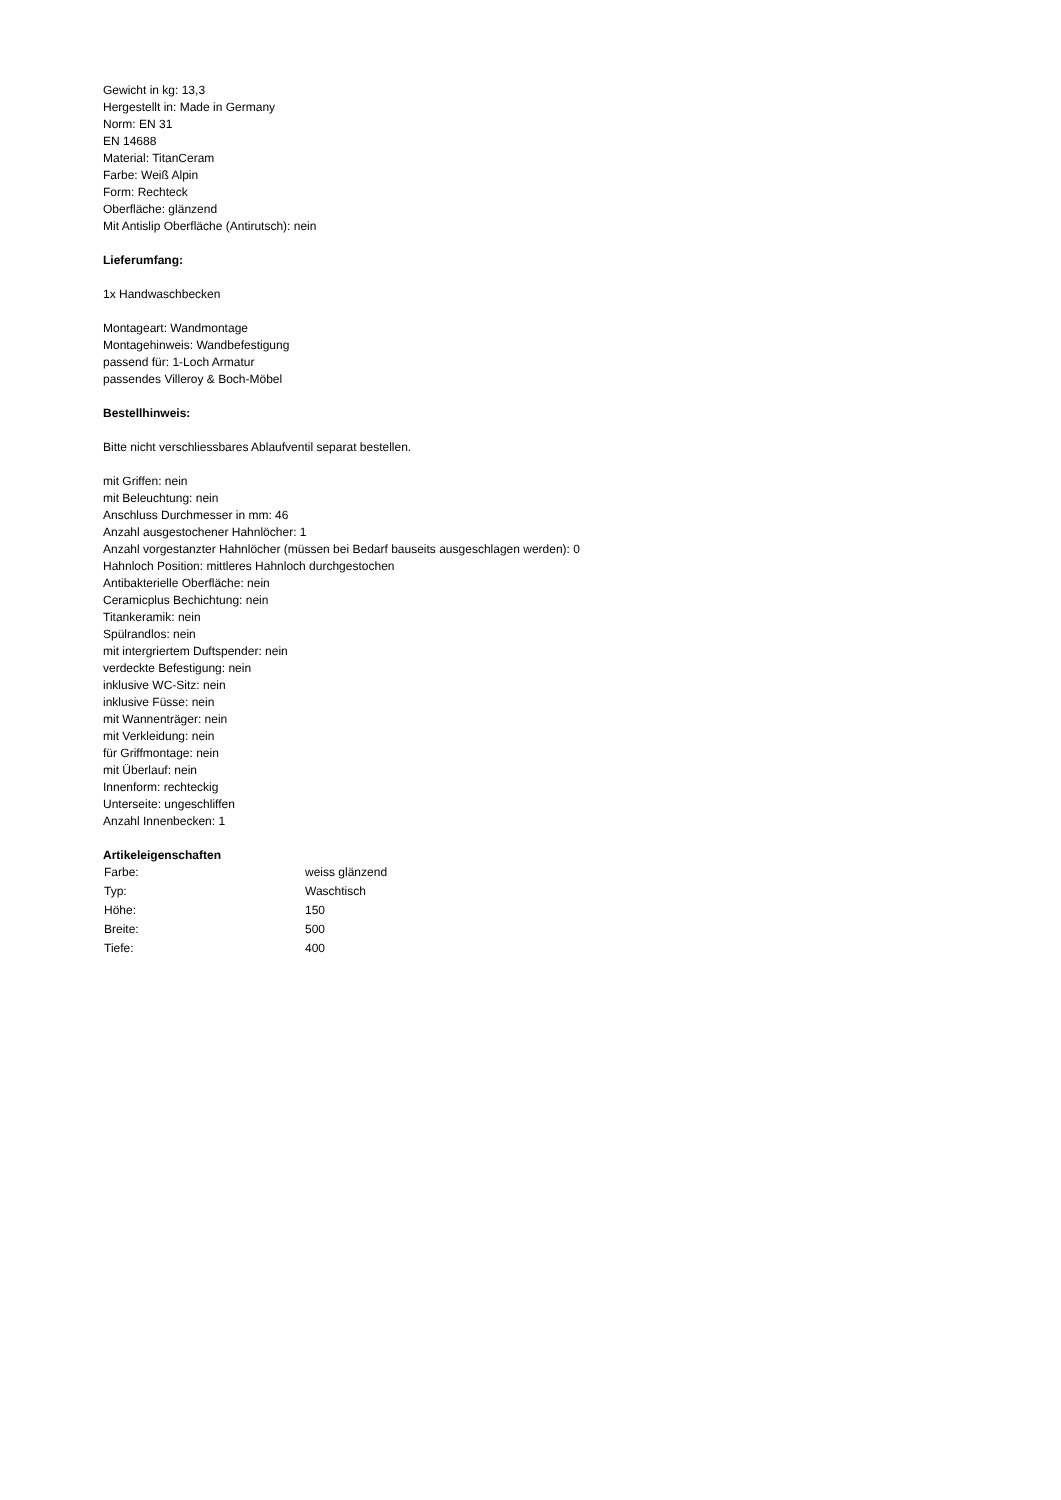Gewicht in kg: 13,3
Hergestellt in: Made in Germany
Norm: EN 31
EN 14688
Material: TitanCeram
Farbe: Weiß Alpin
Form: Rechteck
Oberfläche: glänzend
Mit Antislip Oberfläche (Antirutsch): nein
Lieferumfang:
1x Handwaschbecken
Montageart: Wandmontage
Montagehinweis: Wandbefestigung
passend für: 1-Loch Armatur
passendes Villeroy & Boch-Möbel
Bestellhinweis:
Bitte nicht verschliessbares Ablaufventil separat bestellen.
mit Griffen: nein
mit Beleuchtung: nein
Anschluss Durchmesser in mm: 46
Anzahl ausgestochener Hahnlöcher: 1
Anzahl vorgestanzter Hahnlöcher (müssen bei Bedarf bauseits ausgeschlagen werden): 0
Hahnloch Position: mittleres Hahnloch durchgestochen
Antibakterielle Oberfläche: nein
Ceramicplus Bechichtung: nein
Titankeramik: nein
Spülrandlos: nein
mit intergriertem Duftspender: nein
verdeckte Befestigung: nein
inklusive WC-Sitz: nein
inklusive Füsse: nein
mit Wannenträger: nein
mit Verkleidung: nein
für Griffmontage: nein
mit Überlauf: nein
Innenform: rechteckig
Unterseite: ungeschliffen
Anzahl Innenbecken: 1
Artikeleigenschaften
| Farbe: | weiss glänzend |
| Typ: | Waschtisch |
| Höhe: | 150 |
| Breite: | 500 |
| Tiefe: | 400 |